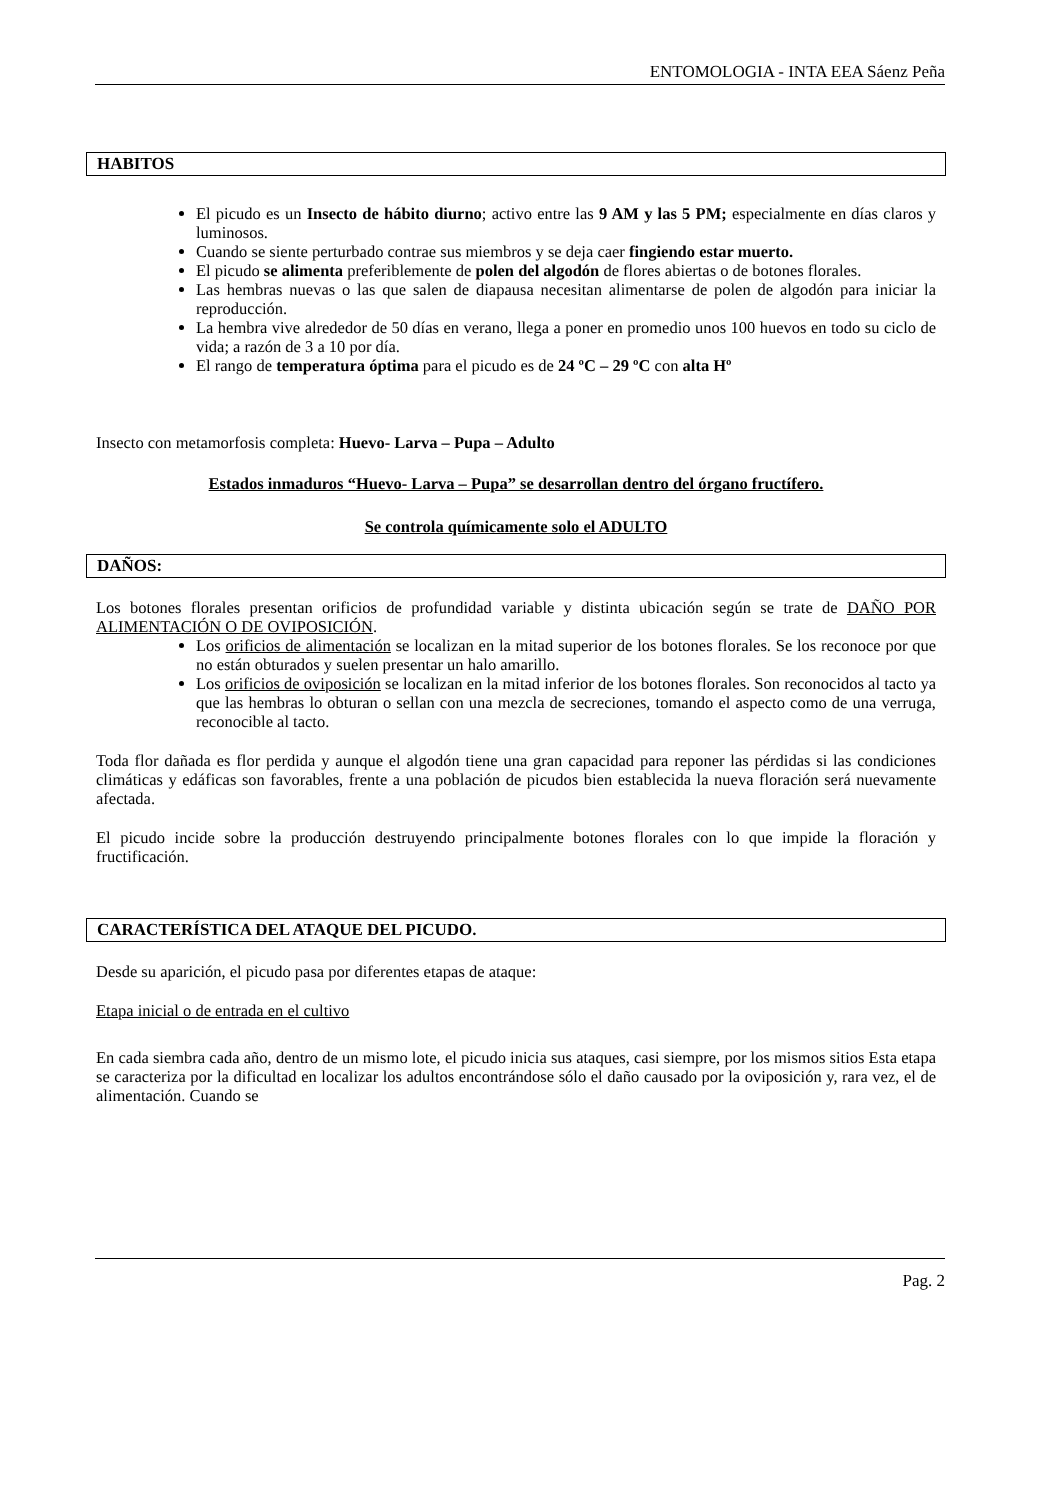ENTOMOLOGIA - INTA EEA Sáenz Peña
HABITOS
El picudo es un Insecto de hábito diurno; activo entre las 9 AM y las 5 PM; especialmente en días claros y luminosos.
Cuando se siente perturbado contrae sus miembros y se deja caer fingiendo estar muerto.
El picudo se alimenta preferiblemente de polen del algodón de flores abiertas o de botones florales.
Las hembras nuevas o las que salen de diapausa necesitan alimentarse de polen de algodón para iniciar la reproducción.
La hembra vive alrededor de 50 días en verano, llega a poner en promedio unos 100 huevos en todo su ciclo de vida; a razón de 3 a 10 por día.
El rango de temperatura óptima para el picudo es de 24 ºC – 29 ºC con alta Hº
Insecto con metamorfosis completa: Huevo- Larva – Pupa – Adulto
Estados inmaduros “Huevo- Larva – Pupa” se desarrollan dentro del órgano fructífero.
Se controla químicamente solo el ADULTO
DAÑOS:
Los botones florales presentan orificios de profundidad variable y distinta ubicación según se trate de DAÑO POR ALIMENTACIÓN O DE OVIPOSICIÓN.
Los orificios de alimentación se localizan en la mitad superior de los botones florales. Se los reconoce por que no están obturados y suelen presentar un halo amarillo.
Los orificios de oviposición se localizan en la mitad inferior de los botones florales. Son reconocidos al tacto ya que las hembras lo obturan o sellan con una mezcla de secreciones, tomando el aspecto como de una verruga, reconocible al tacto.
Toda flor dañada es flor perdida y aunque el algodón tiene una gran capacidad para reponer las pérdidas si las condiciones climáticas y edáficas son favorables, frente a una población de picudos bien establecida la nueva floración será nuevamente afectada.
El picudo incide sobre la producción destruyendo principalmente botones florales con lo que impide la floración y fructificación.
CARACTERÍSTICA DEL ATAQUE DEL PICUDO.
Desde su aparición, el picudo pasa por diferentes etapas de ataque:
Etapa inicial o de entrada en el cultivo
En cada siembra cada año, dentro de un mismo lote, el picudo inicia sus ataques, casi siempre, por los mismos sitios Esta etapa se caracteriza por la dificultad en localizar los adultos encontrándose sólo el daño causado por la oviposición y, rara vez, el de alimentación. Cuando se
Pag. 2